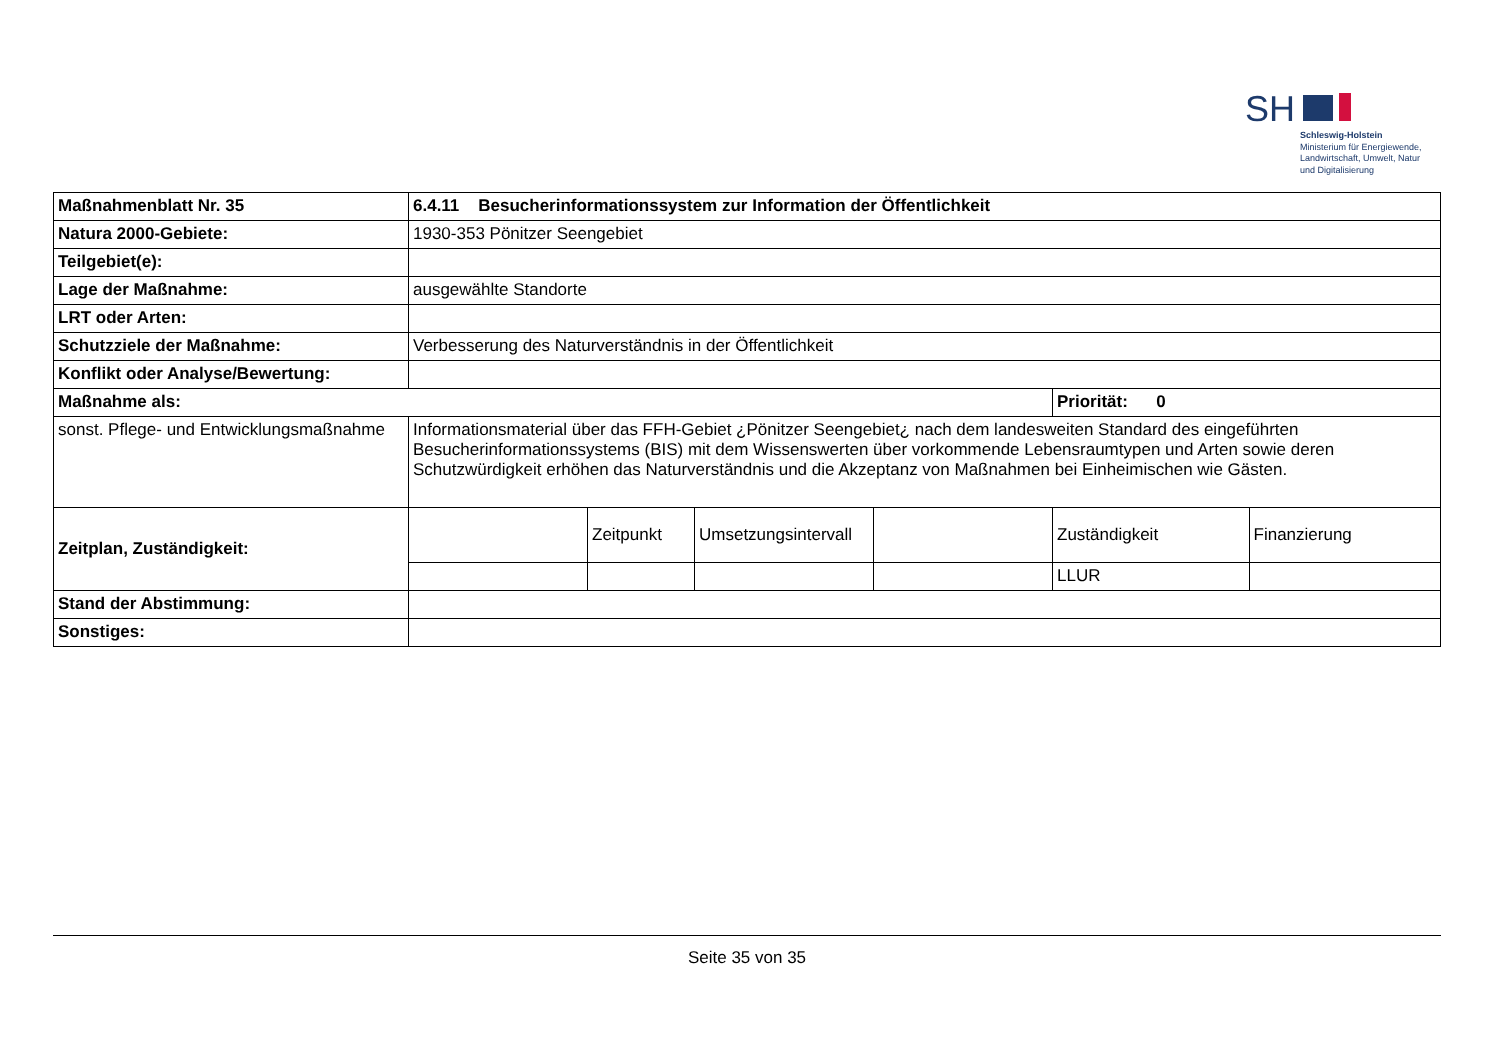SH
Schleswig-Holstein
Ministerium für Energiewende,
Landwirtschaft, Umwelt, Natur
und Digitalisierung
| Maßnahmenblatt Nr. 35 | 6.4.11 Besucherinformationssystem zur Information der Öffentlichkeit | | | | | |
| Natura 2000-Gebiete: | 1930-353 Pönitzer Seengebiet | | | | | |
| Teilgebiet(e): | | | | | | |
| Lage der Maßnahme: | ausgewählte Standorte | | | | | |
| LRT oder Arten: | | | | | | |
| Schutzziele der Maßnahme: | Verbesserung des Naturverständnis in der Öffentlichkeit | | | | | |
| Konflikt oder Analyse/Bewertung: | | | | | | |
| Maßnahme als: | | | | | Priorität: 0 | |
| sonst. Pflege- und Entwicklungsmaßnahme | Informationsmaterial über das FFH-Gebiet ¿Pönitzer Seengebiet¿ nach dem landesweiten Standard des eingeführten Besucherinformationssystems (BIS) mit dem Wissenswerten über vorkommende Lebensraumtypen und Arten sowie deren Schutzwürdigkeit erhöhen das Naturverständnis und die Akzeptanz von Maßnahmen bei Einheimischen wie Gästen. | | | | | |
| Zeitplan, Zuständigkeit: | | Zeitpunkt | Umsetzungsintervall | | Zuständigkeit | Finanzierung |
| | | | | | LLUR | |
| Stand der Abstimmung: | | | | | | |
| Sonstiges: | | | | | | |
Seite 35 von 35